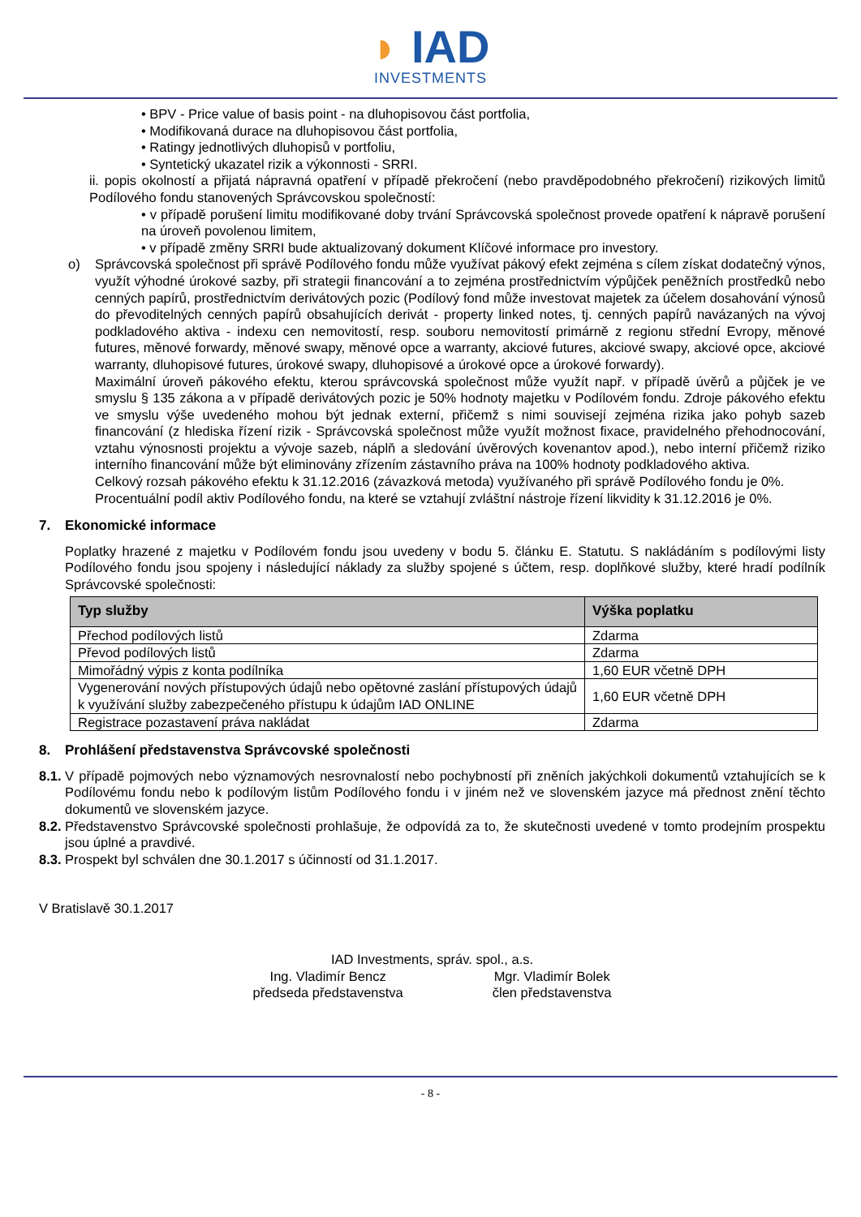◗ IAD
INVESTMENTS
• BPV - Price value of basis point - na dluhopisovou část portfolia,
• Modifikovaná durace na dluhopisovou část portfolia,
• Ratingy jednotlivých dluhopisů v portfoliu,
• Syntetický ukazatel rizik a výkonnosti - SRRI.
ii. popis okolností a přijatá nápravná opatření v případě překročení (nebo pravděpodobného překročení) rizikových limitů Podílového fondu stanovených Správcovskou společností:
• v případě porušení limitu modifikované doby trvání Správcovská společnost provede opatření k nápravě porušení na úroveň povolenou limitem,
• v případě změny SRRI bude aktualizovaný dokument Klíčové informace pro investory.
o) Správcovská společnost při správě Podílového fondu může využívat pákový efekt zejména s cílem získat dodatečný výnos, využít výhodné úrokové sazby, při strategii financování a to zejména prostřednictvím výpůjček peněžních prostředků nebo cenných papírů, prostřednictvím derivátových pozic (Podílový fond může investovat majetek za účelem dosahování výnosů do převoditelných cenných papírů obsahujících derivát - property linked notes, tj. cenných papírů navázaných na vývoj podkladového aktiva - indexu cen nemovitostí, resp. souboru nemovitostí primárně z regionu střední Evropy, měnové futures, měnové forwardy, měnové swapy, měnové opce a warranty, akciové futures, akciové swapy, akciové opce, akciové warranty, dluhopisové futures, úrokové swapy, dluhopisové a úrokové opce a úrokové forwardy).
Maximální úroveň pákového efektu, kterou správcovská společnost může využít např. v případě úvěrů a půjček je ve smyslu § 135 zákona a v případě derivátových pozic je 50% hodnoty majetku v Podílovém fondu. Zdroje pákového efektu ve smyslu výše uvedeného mohou být jednak externí, přičemž s nimi souvisejí zejména rizika jako pohyb sazeb financování (z hlediska řízení rizik - Správcovská společnost může využít možnost fixace, pravidelného přehodnocování, vztahu výnosnosti projektu a vývoje sazeb, náplň a sledování úvěrových kovenantov apod.), nebo interní přičemž riziko interního financování může být eliminovány zřízením zástavního práva na 100% hodnoty podkladového aktiva.
Celkový rozsah pákového efektu k 31.12.2016 (závazková metoda) využívaného při správě Podílového fondu je 0%.
Procentuální podíl aktiv Podílového fondu, na které se vztahují zvláštní nástroje řízení likvidity k 31.12.2016 je 0%.
7. Ekonomické informace
Poplatky hrazené z majetku v Podílovém fondu jsou uvedeny v bodu 5. článku E. Statutu. S nakládáním s podílovými listy Podílového fondu jsou spojeny i následující náklady za služby spojené s účtem, resp. doplňkové služby, které hradí podílník Správcovské společnosti:
| Typ služby | Výška poplatku |
| --- | --- |
| Přechod podílových listů | Zdarma |
| Převod podílových listů | Zdarma |
| Mimořádný výpis z konta podílníka | 1,60 EUR včetně DPH |
| Vygenerování nových přístupových údajů nebo opětovné zaslání přístupových údajů k využívání služby zabezpečeného přístupu k údajům IAD ONLINE | 1,60 EUR včetně DPH |
| Registrace pozastavení práva nakládat | Zdarma |
8. Prohlášení představenstva Správcovské společnosti
8.1.
V případě pojmových nebo významových nesrovnalostí nebo pochybností při zněních jakýchkoli dokumentů vztahujících se k Podílovému fondu nebo k podílovým listům Podílového fondu i v jiném než ve slovenském jazyce má přednost znění těchto dokumentů ve slovenském jazyce.
8.2.
Představenstvo Správcovské společnosti prohlašuje, že odpovídá za to, že skutečnosti uvedené v tomto prodejním prospektu jsou úplné a pravdivé.
8.3.
Prospekt byl schválen dne 30.1.2017 s účinností od 31.1.2017.
V Bratislavě 30.1.2017
IAD Investments, správ. spol., a.s.
Ing. Vladimír Bencz
předseda představenstva
Mgr. Vladimír Bolek
člen představenstva
- 8 -